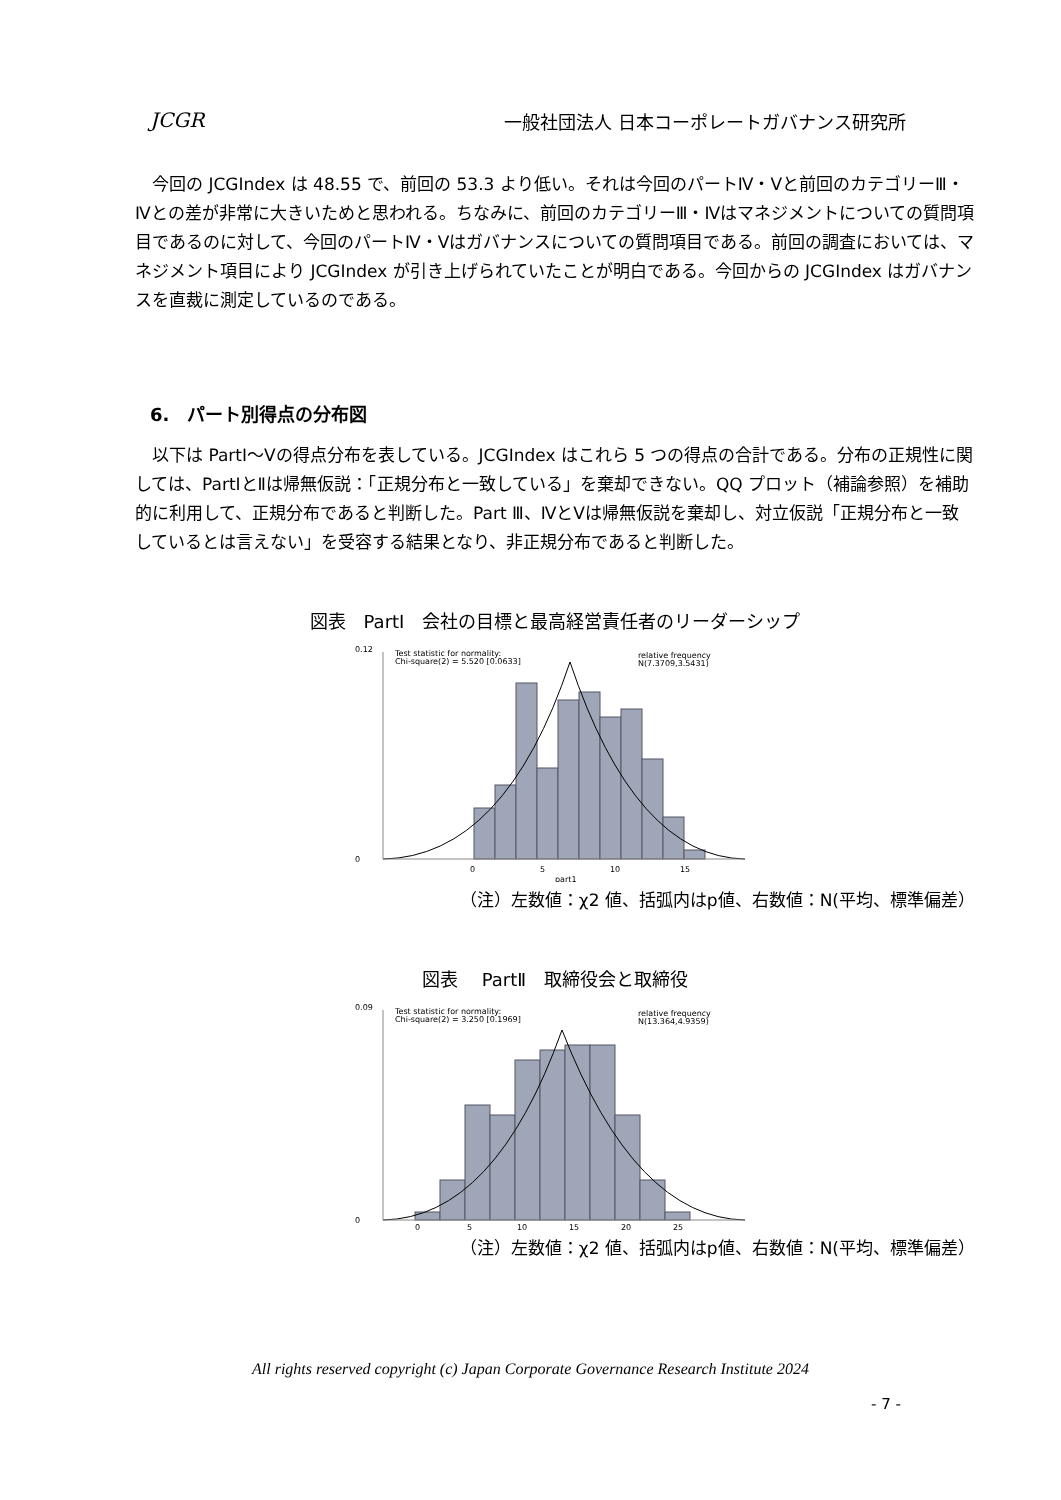JCGR 一般社団法人 日本コーポレートガバナンス研究所
　今回の JCGIndex は 48.55 で、前回の 53.3 より低い。それは今回のパートⅣ・Ⅴと前回のカテゴリーⅢ・Ⅳとの差が非常に大きいためと思われる。ちなみに、前回のカテゴリーⅢ・Ⅳはマネジメントについての質問項目であるのに対して、今回のパートⅣ・Ⅴはガバナンスについての質問項目である。前回の調査においては、マネジメント項目により JCGIndex が引き上げられていたことが明白である。今回からの JCGIndex はガバナンスを直裁に測定しているのである。
6.　パート別得点の分布図
　以下は PartⅠ～Ⅴの得点分布を表している。JCGIndex はこれら 5 つの得点の合計である。分布の正規性に関しては、PartⅠとⅡは帰無仮説：「正規分布と一致している」を棄却できない。QQ プロット（補論参照）を補助的に利用して、正規分布であると判断した。Part Ⅲ、ⅣとⅤは帰無仮説を棄却し、対立仮説「正規分布と一致しているとは言えない」を受容する結果となり、非正規分布であると判断した。
図表　PartⅠ　会社の目標と最高経営責任者のリーダーシップ
Test statistic for normality:
Chi-square(2) = 5.520 [0.0633]
relative frequency
N(7.3709,3.5431)
0
0.12
0
5
10
15
part1
（注）左数値：χ2 値、括弧内はp値、右数値：N(平均、標準偏差）
図表　 PartⅡ　取締役会と取締役
Test statistic for normality:
Chi-square(2) = 3.250 [0.1969]
relative frequency
N(13.364,4.9359)
0
0.09
0
5
10
15
20
25
（注）左数値：χ2 値、括弧内はp値、右数値：N(平均、標準偏差）
All rights reserved copyright (c) Japan Corporate Governance Research Institute 2024
- 7 -